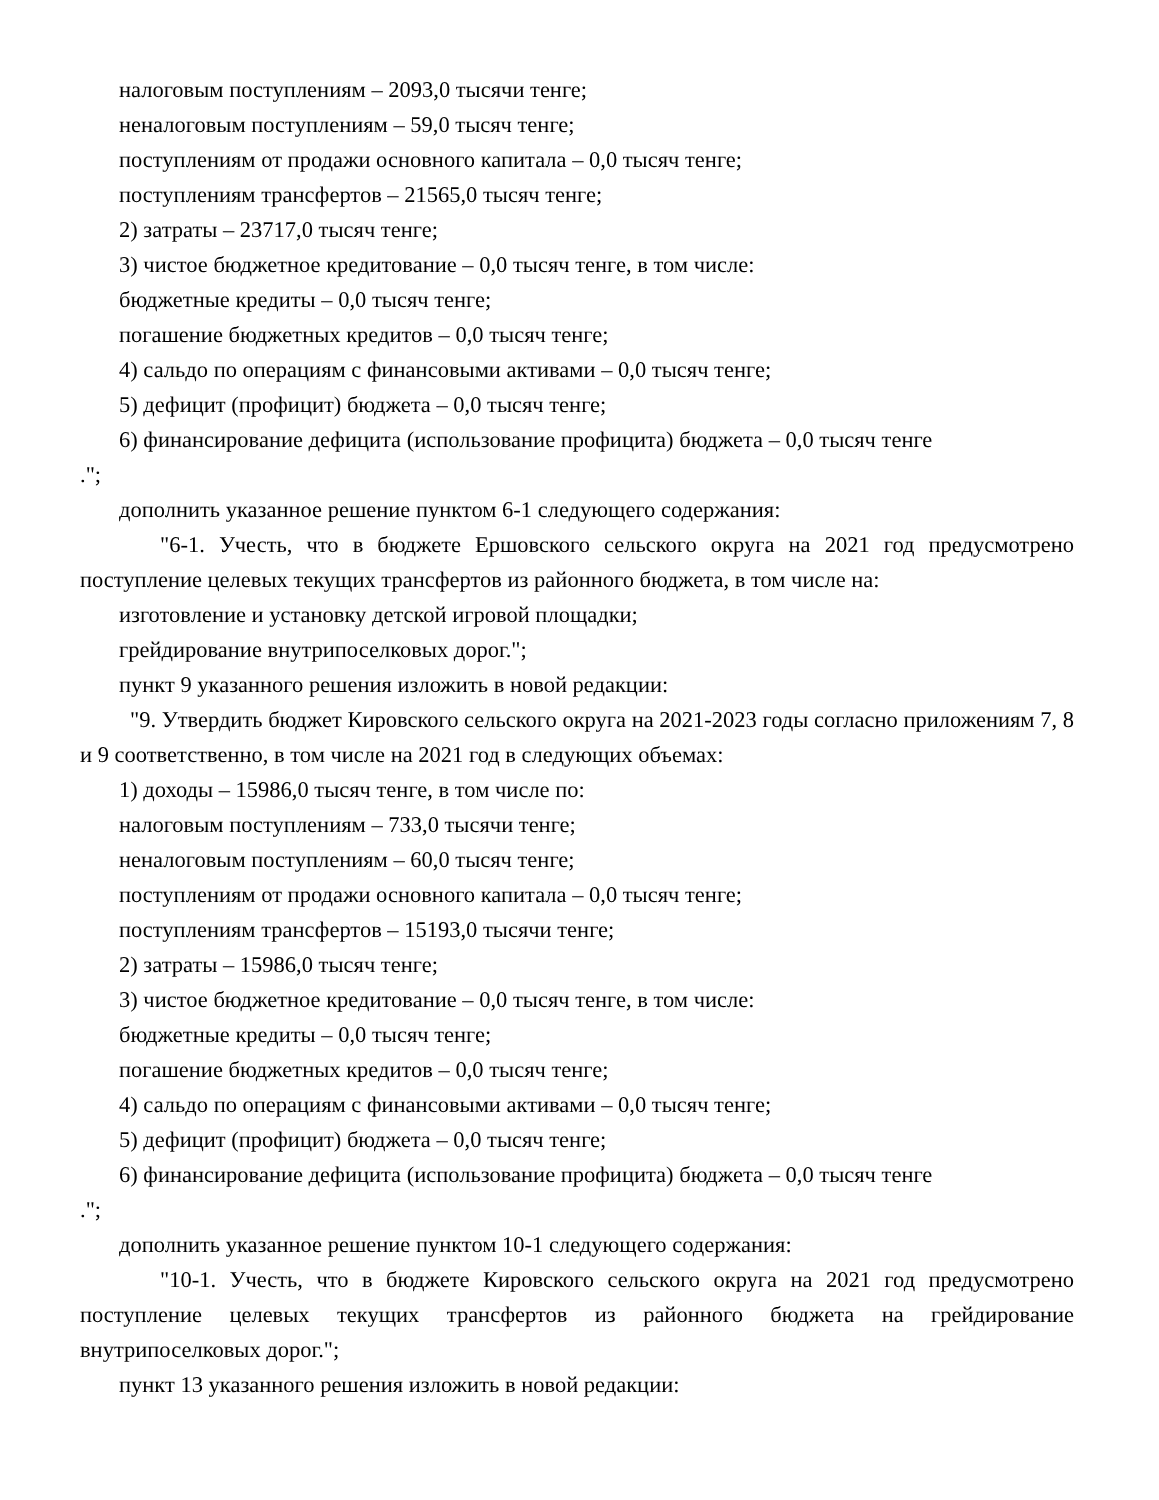налоговым поступлениям – 2093,0 тысячи тенге;
неналоговым поступлениям – 59,0 тысяч тенге;
поступлениям от продажи основного капитала – 0,0 тысяч тенге;
поступлениям трансфертов – 21565,0 тысяч тенге;
2) затраты – 23717,0 тысяч тенге;
3) чистое бюджетное кредитование – 0,0 тысяч тенге, в том числе:
бюджетные кредиты – 0,0 тысяч тенге;
погашение бюджетных кредитов – 0,0 тысяч тенге;
4) сальдо по операциям с финансовыми активами – 0,0 тысяч тенге;
5) дефицит (профицит) бюджета – 0,0 тысяч тенге;
6) финансирование дефицита (использование профицита) бюджета – 0,0 тысяч тенге
.";
дополнить указанное решение пунктом 6-1 следующего содержания:
"6-1. Учесть, что в бюджете Ершовского сельского округа на 2021 год предусмотрено поступление целевых текущих трансфертов из районного бюджета, в том числе на:
изготовление и установку детской игровой площадки;
грейдирование внутрипоселковых дорог.";
пункт 9 указанного решения изложить в новой редакции:
"9. Утвердить бюджет Кировского сельского округа на 2021-2023 годы согласно приложениям 7, 8 и 9 соответственно, в том числе на 2021 год в следующих объемах:
1) доходы – 15986,0 тысяч тенге, в том числе по:
налоговым поступлениям – 733,0 тысячи тенге;
неналоговым поступлениям – 60,0 тысяч тенге;
поступлениям от продажи основного капитала – 0,0 тысяч тенге;
поступлениям трансфертов – 15193,0 тысячи тенге;
2) затраты – 15986,0 тысяч тенге;
3) чистое бюджетное кредитование – 0,0 тысяч тенге, в том числе:
бюджетные кредиты – 0,0 тысяч тенге;
погашение бюджетных кредитов – 0,0 тысяч тенге;
4) сальдо по операциям с финансовыми активами – 0,0 тысяч тенге;
5) дефицит (профицит) бюджета – 0,0 тысяч тенге;
6) финансирование дефицита (использование профицита) бюджета – 0,0 тысяч тенге
.";
дополнить указанное решение пунктом 10-1 следующего содержания:
"10-1. Учесть, что в бюджете Кировского сельского округа на 2021 год предусмотрено поступление целевых текущих трансфертов из районного бюджета на грейдирование внутрипоселковых дорог.";
пункт 13 указанного решения изложить в новой редакции: